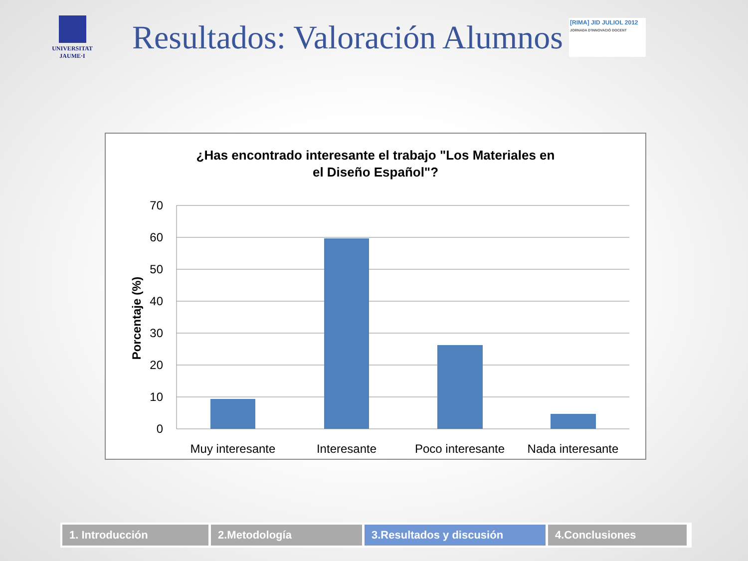UNIVERSITAT
JAUME·I
Resultados: Valoración Alumnos
[RIMA] JID JULIOL 2012
JORNADA D'INNOVACIÓ DOCENT
¿Has encontrado interesante el trabajo "Los Materiales en
el Diseño Español"?
70
60
50
40
30
20
10
0
Porcentaje (%)
Muy interesante
Interesante
Poco interesante
Nada interesante
1. Introducción 2.Metodología 3.Resultados y discusión 4.Conclusiones